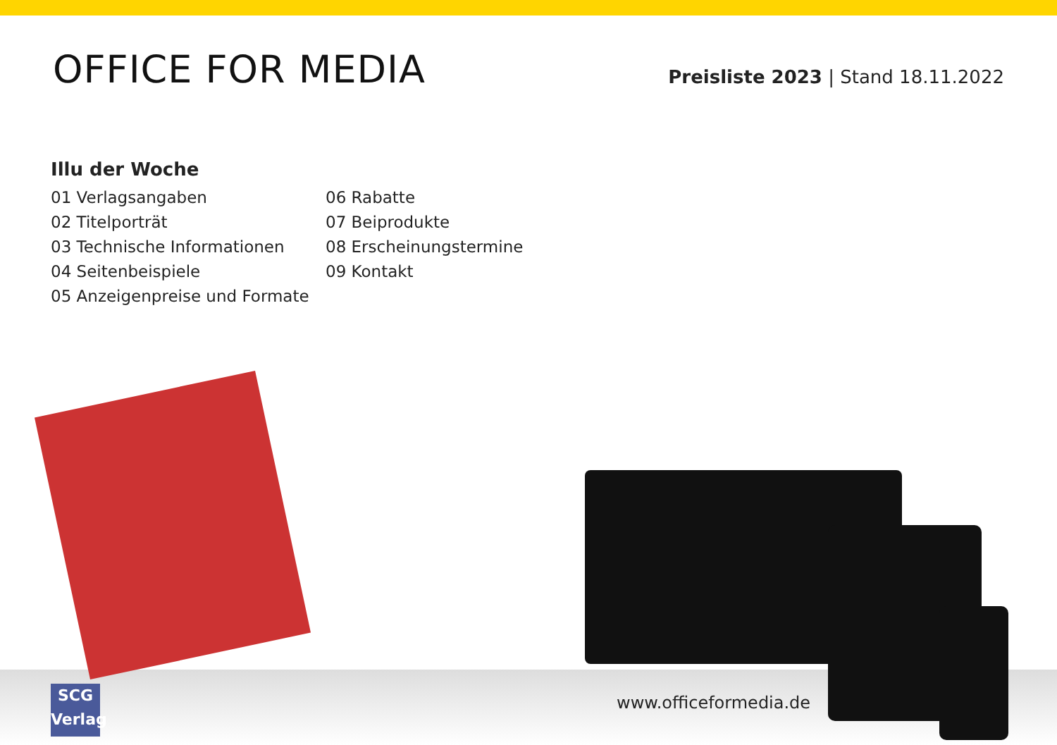OFFICE FOR MEDIA
Preisliste 2023 | Stand 18.11.2022
Illu der Woche
01 Verlagsangaben
02 Titelporträt
03 Technische Informationen
04 Seitenbeispiele
05 Anzeigenpreise und Formate
06 Rabatte
07 Beiprodukte
08 Erscheinungstermine
09 Kontakt
www.officeformedia.de
SCG
Verlag